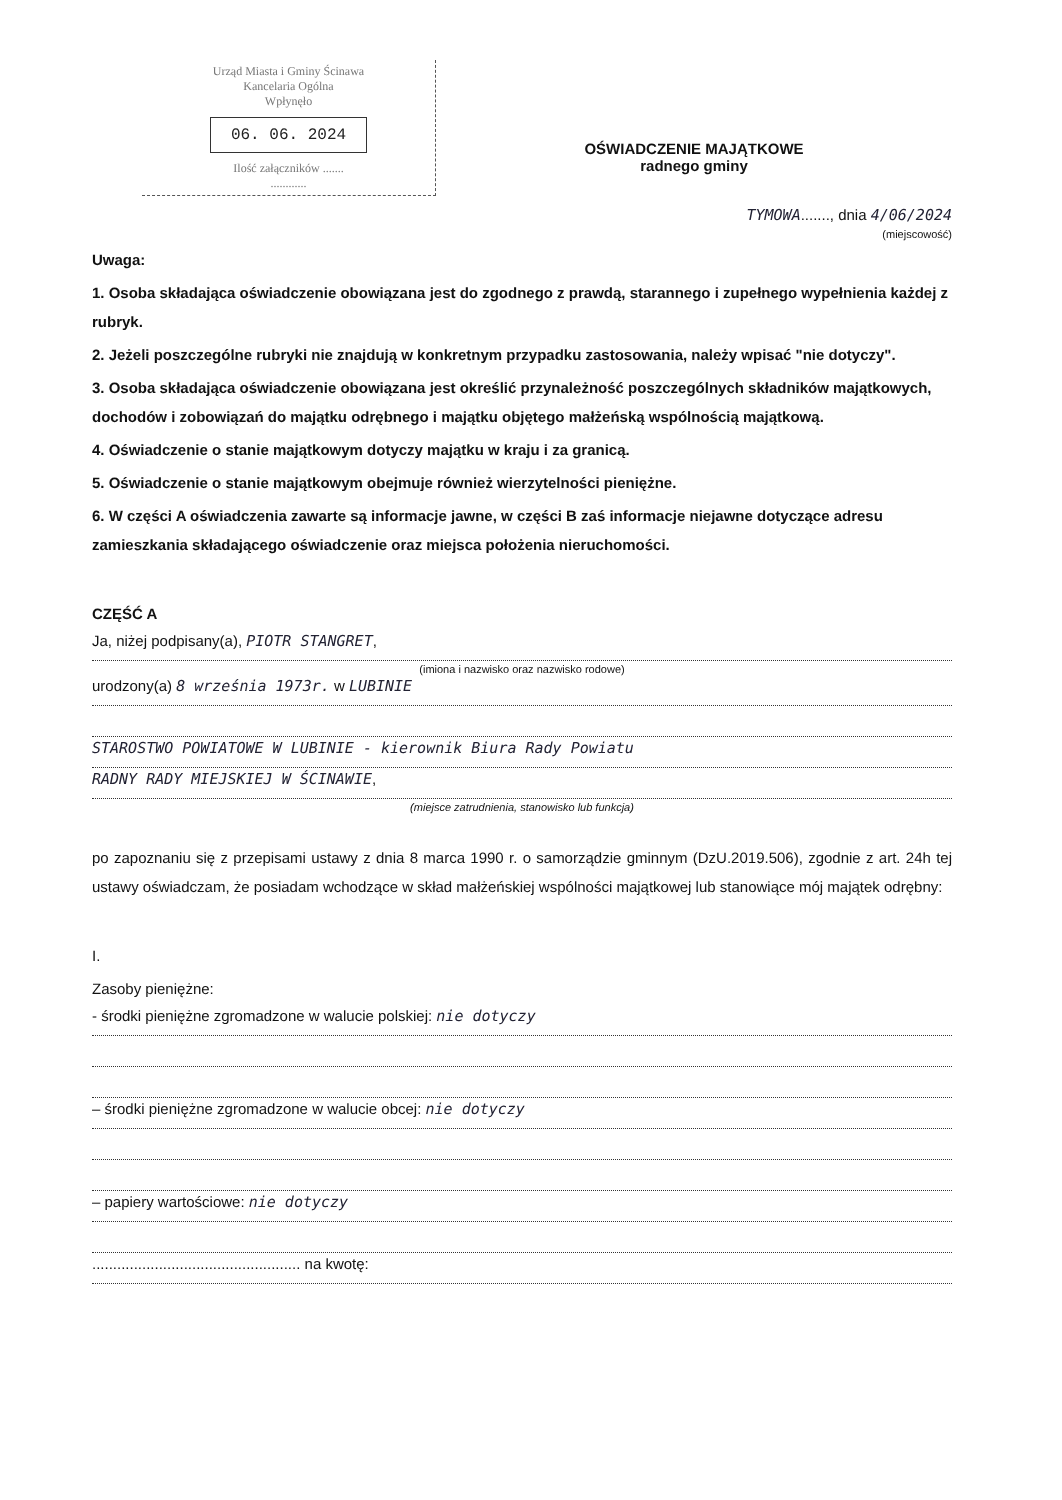Urząd Miasta i Gminy Ścinawa
Kancelaria Ogólna
Wpłynęło
06. 06. 2024
Ilość załączników .......
............
OŚWIADCZENIE MAJĄTKOWE
radnego gminy
TYMOWA......., dnia 4/06/2024
(miejscowość)
Uwaga:
1. Osoba składająca oświadczenie obowiązana jest do zgodnego z prawdą, starannego i zupełnego wypełnienia każdej z rubryk.
2. Jeżeli poszczególne rubryki nie znajdują w konkretnym przypadku zastosowania, należy wpisać "nie dotyczy".
3. Osoba składająca oświadczenie obowiązana jest określić przynależność poszczególnych składników majątkowych, dochodów i zobowiązań do majątku odrębnego i majątku objętego małżeńską wspólnością majątkową.
4. Oświadczenie o stanie majątkowym dotyczy majątku w kraju i za granicą.
5. Oświadczenie o stanie majątkowym obejmuje również wierzytelności pieniężne.
6. W części A oświadczenia zawarte są informacje jawne, w części B zaś informacje niejawne dotyczące adresu zamieszkania składającego oświadczenie oraz miejsca położenia nieruchomości.
CZĘŚĆ A
Ja, niżej podpisany(a), PIOTR STANGRET,
(imiona i nazwisko oraz nazwisko rodowe)
urodzony(a) 8 września 1973r. w LUBINIE
STAROSTWO POWIATOWE W LUBINIE - kierownik Biura Rady Powiatu
RADNY RADY MIEJSKIEJ W ŚCINAWIE,
(miejsce zatrudnienia, stanowisko lub funkcja)
po zapoznaniu się z przepisami ustawy z dnia 8 marca 1990 r. o samorządzie gminnym (DzU.2019.506), zgodnie z art. 24h tej ustawy oświadczam, że posiadam wchodzące w skład małżeńskiej wspólności majątkowej lub stanowiące mój majątek odrębny:
I.
Zasoby pieniężne:
- środki pieniężne zgromadzone w walucie polskiej: nie dotyczy
– środki pieniężne zgromadzone w walucie obcej: nie dotyczy
– papiery wartościowe: nie dotyczy
.................................................. na kwotę: